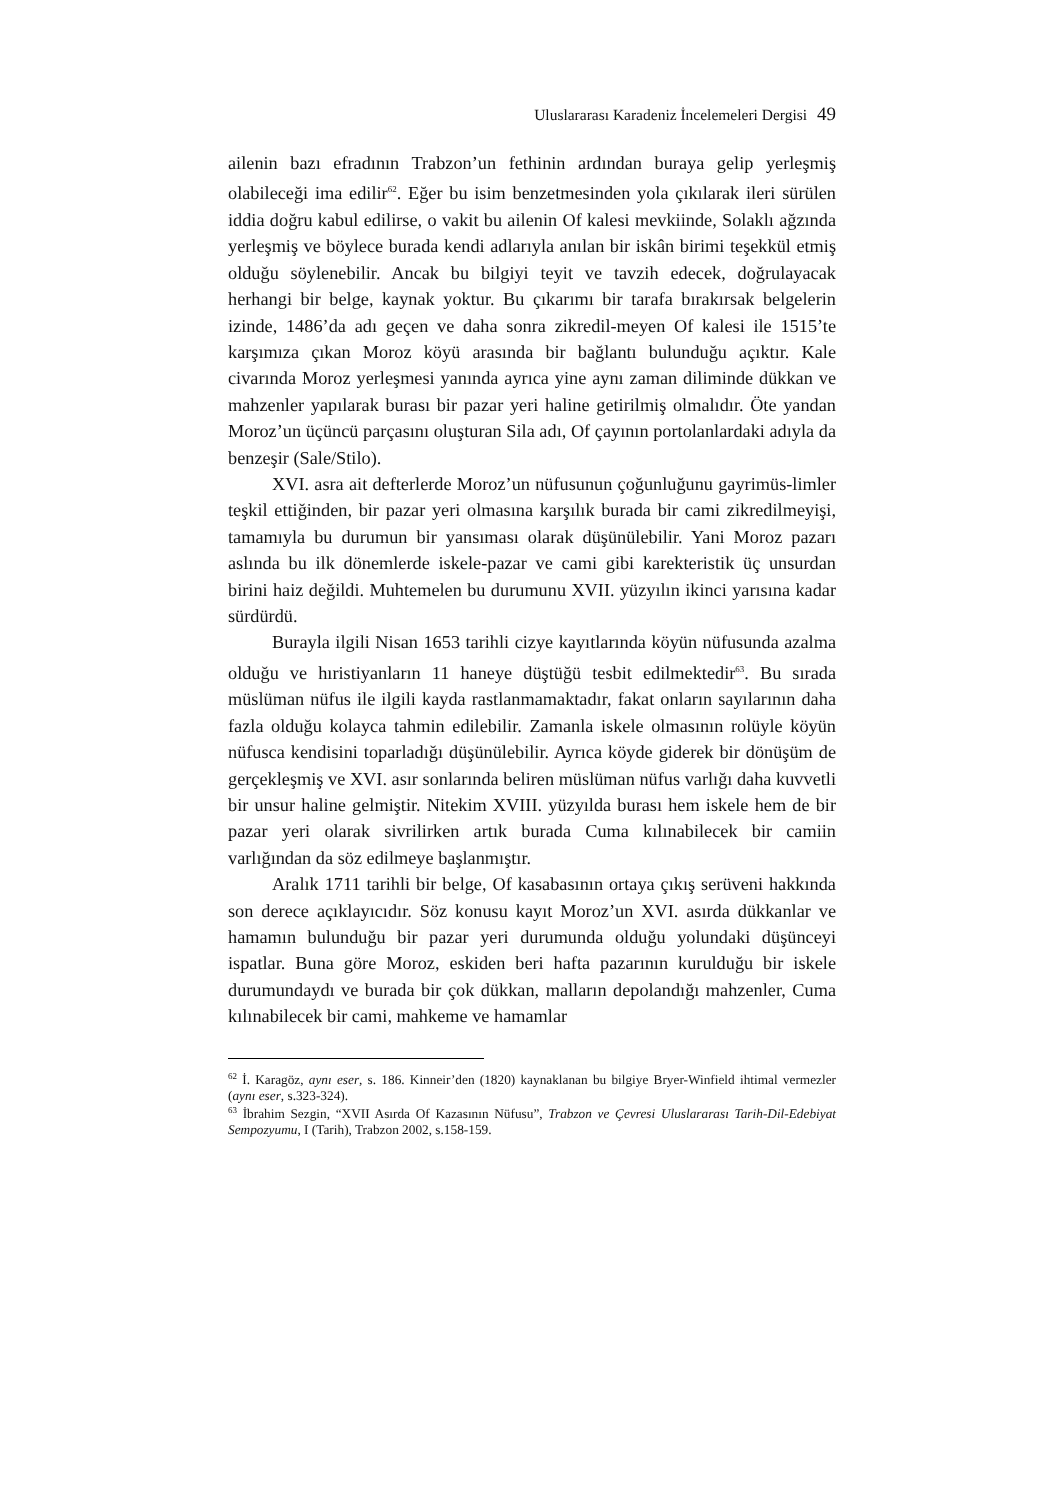Uluslararası Karadeniz İncelemeleri Dergisi 49
ailenin bazı efradının Trabzon’un fethinin ardından buraya gelip yerleşmiş olabileceği ima edilir<sup>62</sup>. Eğer bu isim benzetmesinden yola çıkılarak ileri sürülen iddia doğru kabul edilirse, o vakit bu ailenin Of kalesi mevkiinde, Solaklı ağzında yerleşmiş ve böylece burada kendi adlarıyla anılan bir iskân birimi teşekkül etmiş olduğu söylenebilir. Ancak bu bilgiyi teyit ve tavzih edecek, doğrulayacak herhangi bir belge, kaynak yoktur. Bu çıkarımı bir tarafa bırakırsak belgelerin izinde, 1486’da adı geçen ve daha sonra zikredil-meyen Of kalesi ile 1515’te karşımıza çıkan Moroz köyü arasında bir bağlantı bulunduğu açıktır. Kale civarında Moroz yerleşmesi yanında ayrıca yine aynı zaman diliminde dükkan ve mahzenler yapılarak burası bir pazar yeri haline getirilmiş olmalıdır. Öte yandan Moroz’un üçüncü parçasını oluşturan Sila adı, Of çayının portolanlardaki adıyla da benzeşir (Sale/Stilo).
XVI. asra ait defterlerde Moroz’un nüfusunun çoğunluğunu gayrimüs-limler teşkil ettiğinden, bir pazar yeri olmasına karşılık burada bir cami zikredilmeyişi, tamamıyla bu durumun bir yansıması olarak düşünülebilir. Yani Moroz pazarı aslında bu ilk dönemlerde iskele-pazar ve cami gibi karekteristik üç unsurdan birini haiz değildi. Muhtemelen bu durumunu XVII. yüzyılın ikinci yarısına kadar sürdürdü.
Burayla ilgili Nisan 1653 tarihli cizye kayıtlarında köyün nüfusunda azalma olduğu ve hıristiyanların 11 haneye düştüğü tesbit edilmektedir<sup>63</sup>. Bu sırada müslüman nüfus ile ilgili kayda rastlanmamaktadır, fakat onların sayılarının daha fazla olduğu kolayca tahmin edilebilir. Zamanla iskele olmasının rolüyle köyün nüfusca kendisini toparladığı düşünülebilir. Ayrıca köyde giderek bir dönüşüm de gerçekleşmiş ve XVI. asır sonlarında beliren müslüman nüfus varlığı daha kuvvetli bir unsur haline gelmiştir. Nitekim XVIII. yüzyılda burası hem iskele hem de bir pazar yeri olarak sivrilirken artık burada Cuma kılınabilecek bir camiin varlığından da söz edilmeye başlanmıştır.
Aralık 1711 tarihli bir belge, Of kasabasının ortaya çıkış serüveni hakkında son derece açıklayıcıdır. Söz konusu kayıt Moroz’un XVI. asırda dükkanlar ve hamamın bulunduğu bir pazar yeri durumunda olduğu yolundaki düşünceyi ispatlar. Buna göre Moroz, eskiden beri hafta pazarının kurulduğu bir iskele durumundaydı ve burada bir çok dükkan, malların depolandığı mahzenler, Cuma kılınabilecek bir cami, mahkeme ve hamamlar
<sup>62</sup> İ. Karagöz, aynı eser, s. 186. Kinneir’den (1820) kaynaklanan bu bilgiye Bryer-Winfield ihtimal vermezler (aynı eser, s.323-324).
<sup>63</sup> İbrahim Sezgin, “XVII Asırda Of Kazasının Nüfusu”, Trabzon ve Çevresi Uluslararası Tarih-Dil-Edebiyat Sempozyumu, I (Tarih), Trabzon 2002, s.158-159.